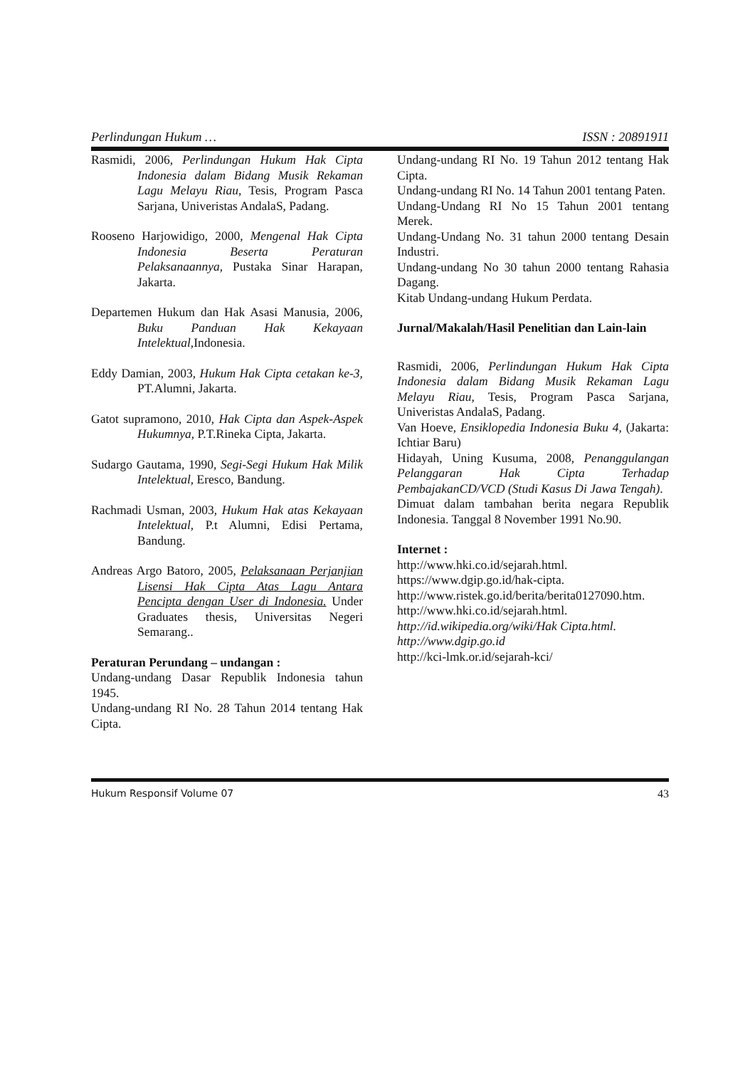Perlindungan Hukum … ISSN : 20891911
Rasmidi, 2006, Perlindungan Hukum Hak Cipta Indonesia dalam Bidang Musik Rekaman Lagu Melayu Riau, Tesis, Program Pasca Sarjana, Univeristas AndalaS, Padang.
Rooseno Harjowidigo, 2000, Mengenal Hak Cipta Indonesia Beserta Peraturan Pelaksanaannya, Pustaka Sinar Harapan, Jakarta.
Departemen Hukum dan Hak Asasi Manusia, 2006, Buku Panduan Hak Kekayaan Intelektual,Indonesia.
Eddy Damian, 2003, Hukum Hak Cipta cetakan ke-3, PT.Alumni, Jakarta.
Gatot supramono, 2010, Hak Cipta dan Aspek-Aspek Hukumnya, P.T.Rineka Cipta, Jakarta.
Sudargo Gautama, 1990, Segi-Segi Hukum Hak Milik Intelektual, Eresco, Bandung.
Rachmadi Usman, 2003, Hukum Hak atas Kekayaan Intelektual, P.t Alumni, Edisi Pertama, Bandung.
Andreas Argo Batoro, 2005, Pelaksanaan Perjanjian Lisensi Hak Cipta Atas Lagu Antara Pencipta dengan User di Indonesia. Under Graduates thesis, Universitas Negeri Semarang..
Peraturan Perundang – undangan :
Undang-undang Dasar Republik Indonesia tahun 1945.
Undang-undang RI No. 28 Tahun 2014 tentang Hak Cipta.
Undang-undang RI No. 19 Tahun 2012 tentang Hak Cipta.
Undang-undang RI No. 14 Tahun 2001 tentang Paten.
Undang-Undang RI No 15 Tahun 2001 tentang Merek.
Undang-Undang No. 31 tahun 2000 tentang Desain Industri.
Undang-undang No 30 tahun 2000 tentang Rahasia Dagang.
Kitab Undang-undang Hukum Perdata.
Jurnal/Makalah/Hasil Penelitian dan Lain-lain
Rasmidi, 2006, Perlindungan Hukum Hak Cipta Indonesia dalam Bidang Musik Rekaman Lagu Melayu Riau, Tesis, Program Pasca Sarjana, Univeristas AndalaS, Padang.
Van Hoeve, Ensiklopedia Indonesia Buku 4, (Jakarta: Ichtiar Baru)
Hidayah, Uning Kusuma, 2008, Penanggulangan Pelanggaran Hak Cipta Terhadap PembajakanCD/VCD (Studi Kasus Di Jawa Tengah).
Dimuat dalam tambahan berita negara Republik Indonesia. Tanggal 8 November 1991 No.90.
Internet :
http://www.hki.co.id/sejarah.html.
https://www.dgip.go.id/hak-cipta.
http://www.ristek.go.id/berita/berita0127090.htm.
http://www.hki.co.id/sejarah.html.
http://id.wikipedia.org/wiki/Hak Cipta.html.
http://www.dgip.go.id
http://kci-lmk.or.id/sejarah-kci/
Hukum Responsif Volume 07 43